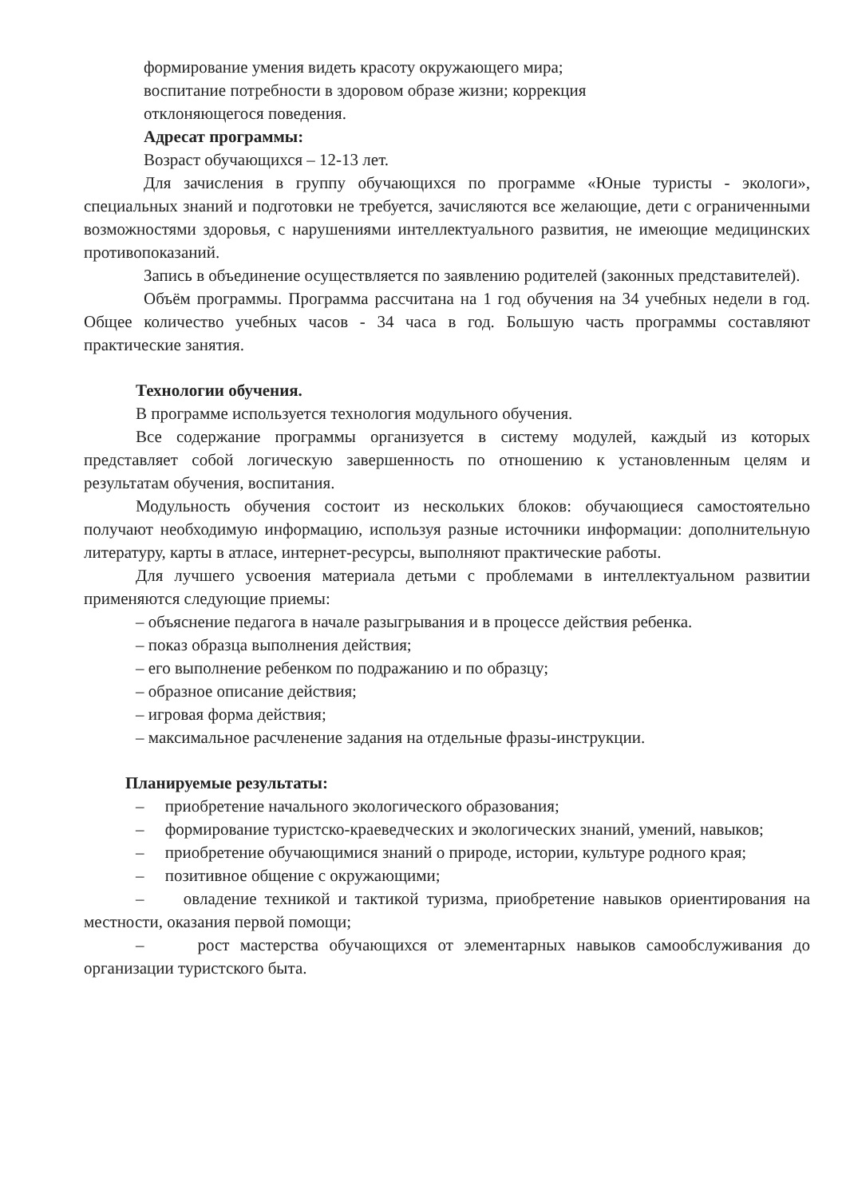формирование умения видеть красоту окружающего мира;
воспитание потребности в здоровом образе жизни; коррекция
отклоняющегося поведения.
Адресат программы:
Возраст обучающихся – 12-13 лет.
Для зачисления в группу обучающихся по программе «Юные туристы - экологи», специальных знаний и подготовки не требуется, зачисляются все желающие, дети с ограниченными возможностями здоровья, с нарушениями интеллектуального развития, не имеющие медицинских противопоказаний.
Запись в объединение осуществляется по заявлению родителей (законных представителей).
Объём программы. Программа рассчитана на 1 год обучения на 34 учебных недели в год. Общее количество учебных часов - 34 часа в год. Большую часть программы составляют практические занятия.
Технологии обучения.
В программе используется технология модульного обучения.
Все содержание программы организуется в систему модулей, каждый из которых представляет собой логическую завершенность по отношению к установленным целям и результатам обучения, воспитания.
Модульность обучения состоит из нескольких блоков: обучающиеся самостоятельно получают необходимую информацию, используя разные источники информации: дополнительную литературу, карты в атласе, интернет-ресурсы, выполняют практические работы.
Для лучшего усвоения материала детьми с проблемами в интеллектуальном развитии применяются следующие приемы:
– объяснение педагога в начале разыгрывания и в процессе действия ребенка.
– показ образца выполнения действия;
– его выполнение ребенком по подражанию и по образцу;
– образное описание действия;
– игровая форма действия;
– максимальное расчленение задания на отдельные фразы-инструкции.
Планируемые результаты:
– приобретение начального экологического образования;
– формирование туристско-краеведческих и экологических знаний, умений, навыков;
– приобретение обучающимися знаний о природе, истории, культуре родного края;
– позитивное общение с окружающими;
– овладение техникой и тактикой туризма, приобретение навыков ориентирования на местности, оказания первой помощи;
– рост мастерства обучающихся от элементарных навыков самообслуживания до организации туристского быта.